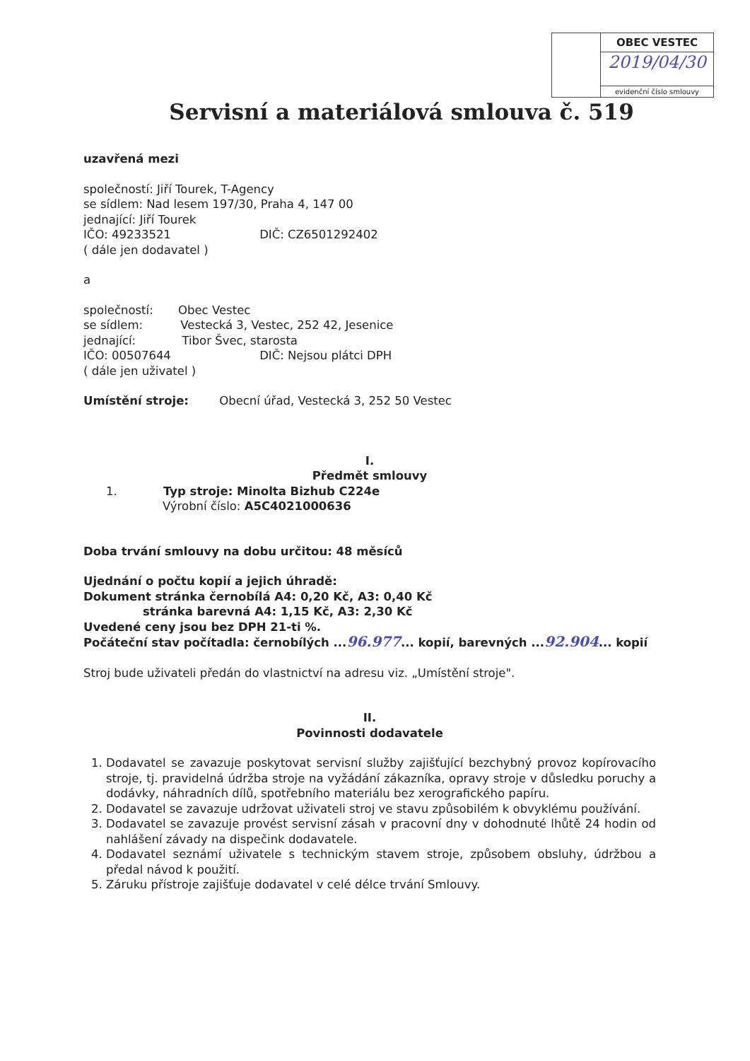OBEC VESTEC
2019/04/30
evidenční číslo smlouvy
Servisní a materiálová smlouva č. 519
uzavřená mezi
společností: Jiří Tourek, T-Agency
se sídlem: Nad lesem 197/30, Praha 4, 147 00
jednající: Jiří Tourek
IČO: 49233521 DIČ: CZ6501292402
( dále jen dodavatel )
a
společností: Obec Vestec
se sídlem: Vestecká 3, Vestec, 252 42, Jesenice
jednající: Tibor Švec, starosta
IČO: 00507644 DIČ: Nejsou plátci DPH
( dále jen uživatel )
Umístění stroje: Obecní úřad, Vestecká 3, 252 50 Vestec
I.
Předmět smlouvy
1. Typ stroje: Minolta Bizhub C224e
Výrobní číslo: A5C4021000636
Doba trvání smlouvy na dobu určitou: 48 měsíců
Ujednání o počtu kopií a jejich úhradě:
Dokument stránka černobílá A4: 0,20 Kč, A3: 0,40 Kč
stránka barevná A4: 1,15 Kč, A3: 2,30 Kč
Uvedené ceny jsou bez DPH 21-ti %.
Počáteční stav počítadla: černobílých ...96.977... kopií, barevných ...92.904... kopií
Stroj bude uživateli předán do vlastnictví na adresu viz. „Umístění stroje".
II.
Povinnosti dodavatele
1. Dodavatel se zavazuje poskytovat servisní služby zajišťující bezchybný provoz kopírovacího stroje, tj. pravidelná údržba stroje na vyžádání zákazníka, opravy stroje v důsledku poruchy a dodávky, náhradních dílů, spotřebního materiálu bez xerografického papíru.
2. Dodavatel se zavazuje udržovat uživateli stroj ve stavu způsobilém k obvyklému používání.
3. Dodavatel se zavazuje provést servisní zásah v pracovní dny v dohodnuté lhůtě 24 hodin od nahlášení závady na dispečink dodavatele.
4. Dodavatel seznámí uživatele s technickým stavem stroje, způsobem obsluhy, údržbou a předal návod k použití.
5. Záruku přístroje zajišťuje dodavatel v celé délce trvání Smlouvy.